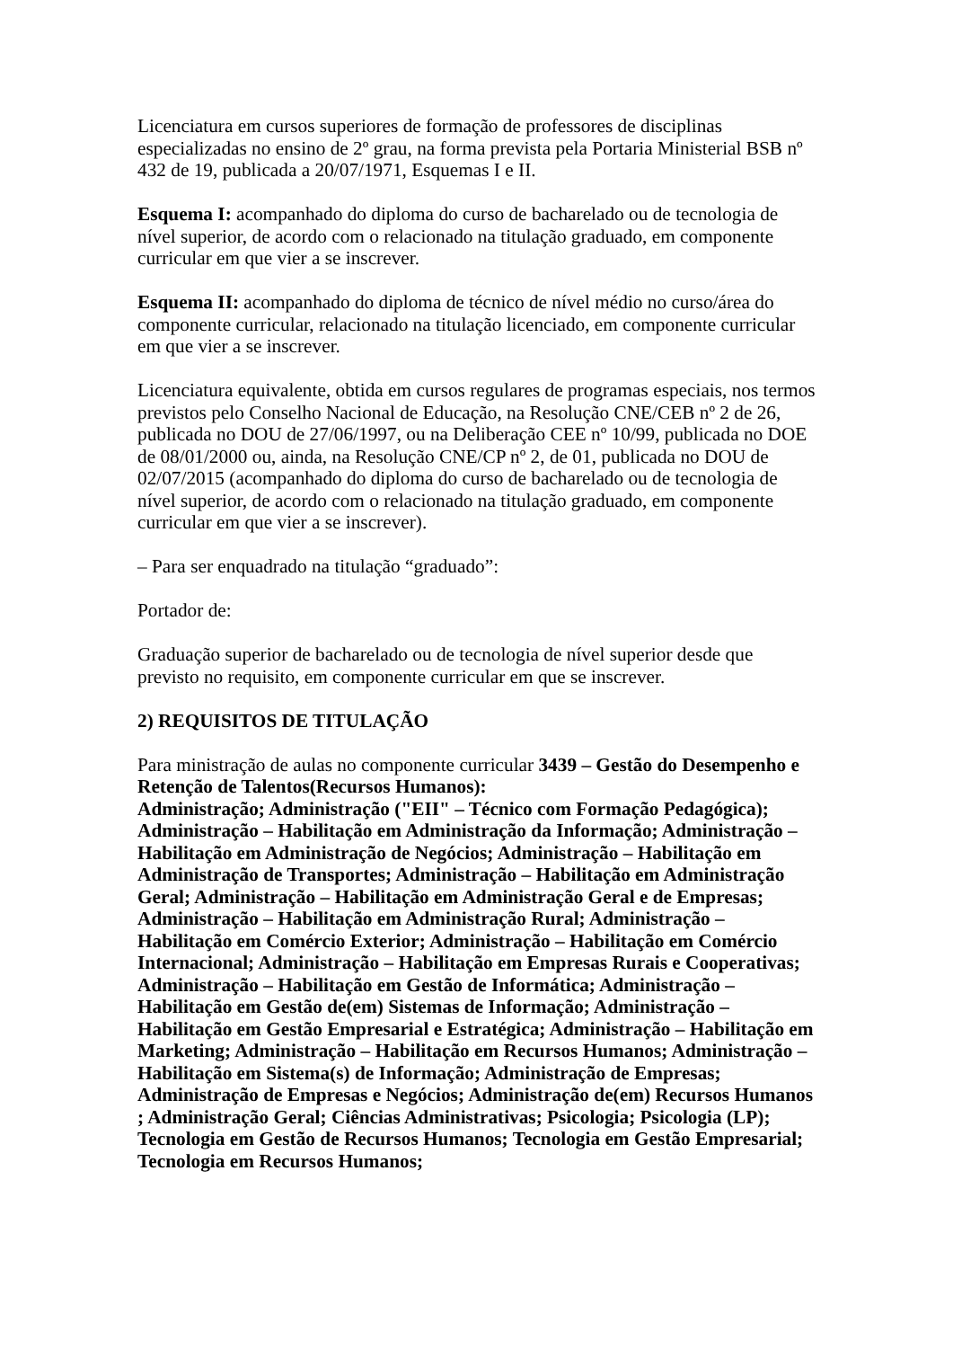Licenciatura em cursos superiores de formação de professores de disciplinas especializadas no ensino de 2º grau, na forma prevista pela Portaria Ministerial BSB nº 432 de 19, publicada a 20/07/1971, Esquemas I e II.
Esquema I: acompanhado do diploma do curso de bacharelado ou de tecnologia de nível superior, de acordo com o relacionado na titulação graduado, em componente curricular em que vier a se inscrever.
Esquema II: acompanhado do diploma de técnico de nível médio no curso/área do componente curricular, relacionado na titulação licenciado, em componente curricular em que vier a se inscrever.
Licenciatura equivalente, obtida em cursos regulares de programas especiais, nos termos previstos pelo Conselho Nacional de Educação, na Resolução CNE/CEB nº 2 de 26, publicada no DOU de 27/06/1997, ou na Deliberação CEE nº 10/99, publicada no DOE de 08/01/2000 ou, ainda, na Resolução CNE/CP nº 2, de 01, publicada no DOU de 02/07/2015 (acompanhado do diploma do curso de bacharelado ou de tecnologia de nível superior, de acordo com o relacionado na titulação graduado, em componente curricular em que vier a se inscrever).
– Para ser enquadrado na titulação “graduado”:
Portador de:
Graduação superior de bacharelado ou de tecnologia de nível superior desde que previsto no requisito, em componente curricular em que se inscrever.
2) REQUISITOS DE TITULAÇÃO
Para ministração de aulas no componente curricular 3439 – Gestão do Desempenho e Retenção de Talentos(Recursos Humanos):
Administração; Administração ("EII" – Técnico com Formação Pedagógica); Administração – Habilitação em Administração da Informação; Administração – Habilitação em Administração de Negócios; Administração – Habilitação em Administração de Transportes; Administração – Habilitação em Administração Geral; Administração – Habilitação em Administração Geral e de Empresas; Administração – Habilitação em Administração Rural; Administração – Habilitação em Comércio Exterior; Administração – Habilitação em Comércio Internacional; Administração – Habilitação em Empresas Rurais e Cooperativas; Administração – Habilitação em Gestão de Informática; Administração – Habilitação em Gestão de(em) Sistemas de Informação; Administração – Habilitação em Gestão Empresarial e Estratégica; Administração – Habilitação em Marketing; Administração – Habilitação em Recursos Humanos; Administração – Habilitação em Sistema(s) de Informação; Administração de Empresas; Administração de Empresas e Negócios; Administração de(em) Recursos Humanos ; Administração Geral; Ciências Administrativas; Psicologia; Psicologia (LP); Tecnologia em Gestão de Recursos Humanos; Tecnologia em Gestão Empresarial; Tecnologia em Recursos Humanos;